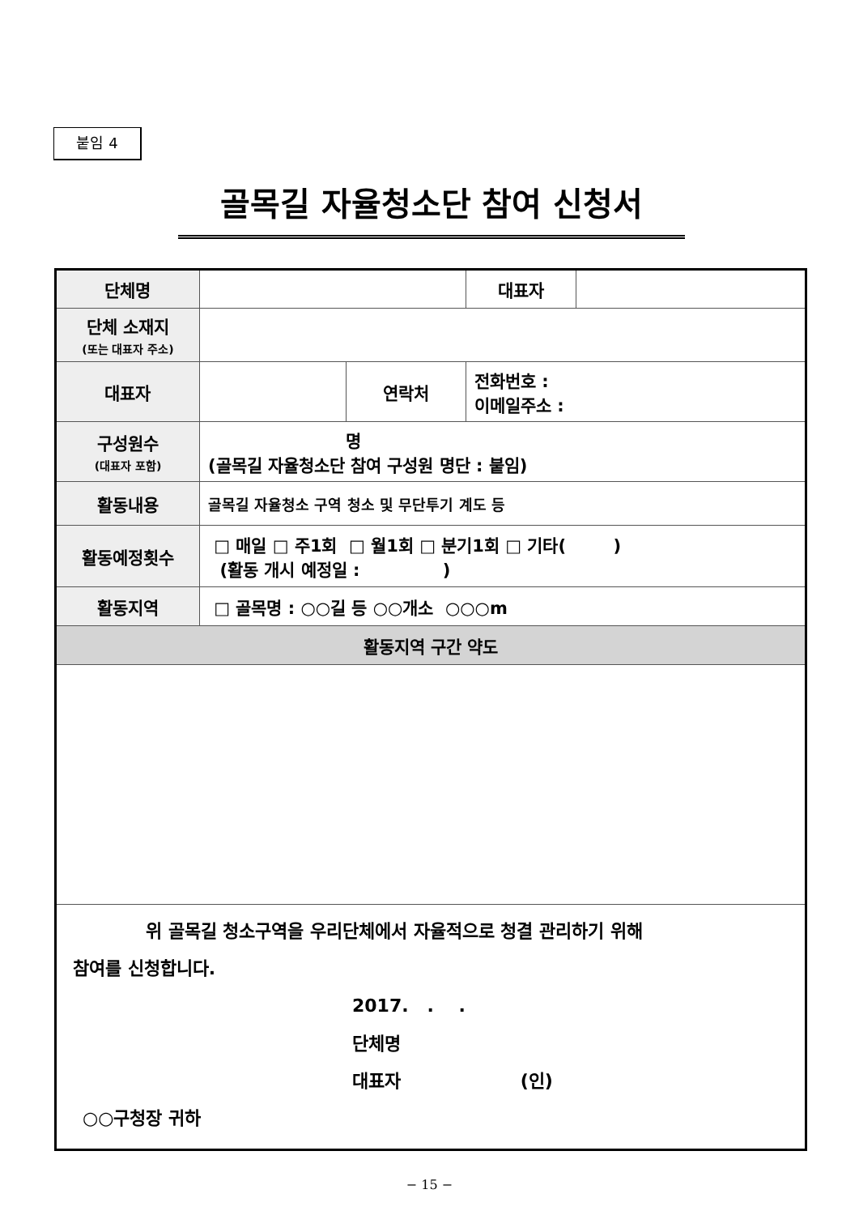붙임 4
골목길 자율청소단 참여 신청서
| 단체명 | | | 대표자 | |
| 단체 소재지 (또는 대표자 주소) | | | | |
| 대표자 | | 연락처 | 전화번호 : 이메일주소 : | |
| 구성원수 (대표자 포함) | 명 (골목길 자율청소단 참여 구성원 명단 : 붙임) | | | |
| 활동내용 | 골목길 자율청소 구역 청소 및 무단투기 계도 등 | | | |
| 활동예정횟수 | □ 매일 □ 주1회 □ 월1회 □ 분기1회 □ 기타( ) (활동 개시 예정일 : ) | | | |
| 활동지역 | □ 골목명 : ○○길 등 ○○개소 ○○○m | | | |
| 활동지역 구간 약도 | | | | |
| 위 골목길 청소구역을 우리단체에서 자율적으로 청결 관리하기 위해 참여를 신청합니다. 2017. . . 단체명 대표자 (인) ○○구청장 귀하 | | | | |
− 15 −